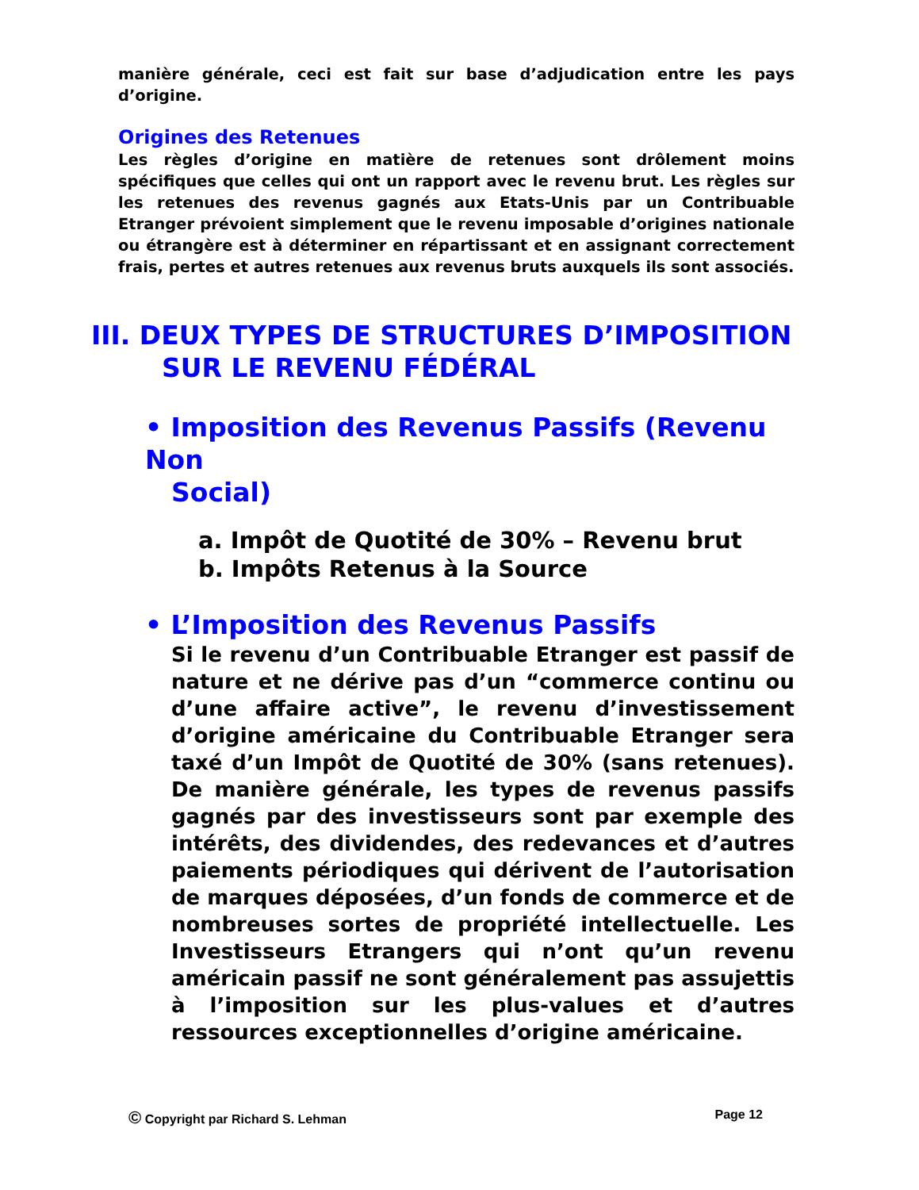manière générale, ceci est fait sur base d’adjudication entre les pays d’origine.
Origines des Retenues
Les règles d’origine en matière de retenues sont drôlement moins spécifiques que celles qui ont un rapport avec le revenu brut. Les règles sur les retenues des revenus gagnés aux Etats-Unis par un Contribuable Etranger prévoient simplement que le revenu imposable d’origines nationale ou étrangère est à déterminer en répartissant et en assignant correctement frais, pertes et autres retenues aux revenus bruts auxquels ils sont associés.
III. DEUX TYPES DE STRUCTURES D’IMPOSITION
SUR LE REVENU FÉDÉRAL
• Imposition des Revenus Passifs (Revenu Non
Social)
a. Impôt de Quotité de 30% – Revenu brut
b. Impôts Retenus à la Source
• L’Imposition des Revenus Passifs
Si le revenu d’un Contribuable Etranger est passif de nature et ne dérive pas d’un “commerce continu ou d’une affaire active”, le revenu d’investissement d’origine américaine du Contribuable Etranger sera taxé d’un Impôt de Quotité de 30% (sans retenues). De manière générale, les types de revenus passifs gagnés par des investisseurs sont par exemple des intérêts, des dividendes, des redevances et d’autres paiements périodiques qui dérivent de l’autorisation de marques déposées, d’un fonds de commerce et de nombreuses sortes de propriété intellectuelle. Les Investisseurs Etrangers qui n’ont qu’un revenu américain passif ne sont généralement pas assujettis à l’imposition sur les plus-values et d’autres ressources exceptionnelles d’origine américaine.
© Copyright par Richard S. Lehman Page 12